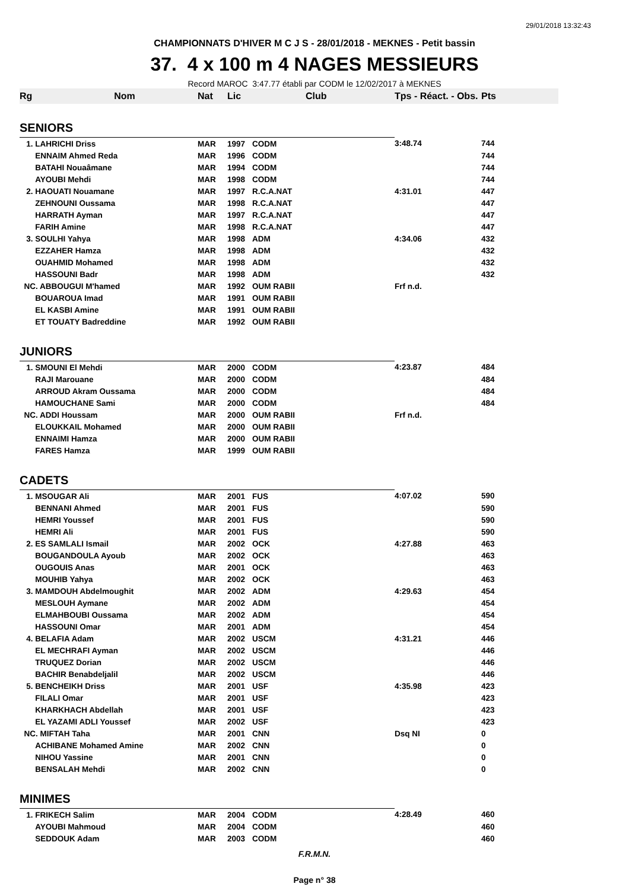29/01/2018 13:32:43
CHAMPIONNATS D'HIVER M C J S - 28/01/2018 - MEKNES - Petit bassin
37. 4 x 100 m 4 NAGES MESSIEURS
Record MAROC 3:47.77 établi par CODM le 12/02/2017 à MEKNES
| Rg Nom | Nat | Lic | Club | Tps - Réact. - Obs. | Pts |
| --- | --- | --- | --- | --- | --- |
| SENIORS | | | | | |
| 1. LAHRICHI Driss | MAR | 1997 | CODM | 3:48.74 | 744 |
| ENNAIM Ahmed Reda | MAR | 1996 | CODM | | 744 |
| BATAHI Nouaâmane | MAR | 1994 | CODM | | 744 |
| AYOUBI Mehdi | MAR | 1998 | CODM | | 744 |
| 2. HAOUATI Nouamane | MAR | 1997 | R.C.A.NAT | 4:31.01 | 447 |
| ZEHNOUNI Oussama | MAR | 1998 | R.C.A.NAT | | 447 |
| HARRATH Ayman | MAR | 1997 | R.C.A.NAT | | 447 |
| FARIH Amine | MAR | 1998 | R.C.A.NAT | | 447 |
| 3. SOULHI Yahya | MAR | 1998 | ADM | 4:34.06 | 432 |
| EZZAHER Hamza | MAR | 1998 | ADM | | 432 |
| OUAHMID Mohamed | MAR | 1998 | ADM | | 432 |
| HASSOUNI Badr | MAR | 1998 | ADM | | 432 |
| NC. ABBOUGUI M'hamed | MAR | 1992 | OUM RABII | Frf n.d. | |
| BOUAROUA Imad | MAR | 1991 | OUM RABII | | |
| EL KASBI Amine | MAR | 1991 | OUM RABII | | |
| ET TOUATY Badreddine | MAR | 1992 | OUM RABII | | |
| JUNIORS | | | | | |
| 1. SMOUNI El Mehdi | MAR | 2000 | CODM | 4:23.87 | 484 |
| RAJI Marouane | MAR | 2000 | CODM | | 484 |
| ARROUD Akram Oussama | MAR | 2000 | CODM | | 484 |
| HAMOUCHANE Sami | MAR | 2000 | CODM | | 484 |
| NC. ADDI Houssam | MAR | 2000 | OUM RABII | Frf n.d. | |
| ELOUKKAIL Mohamed | MAR | 2000 | OUM RABII | | |
| ENNAIMI Hamza | MAR | 2000 | OUM RABII | | |
| FARES Hamza | MAR | 1999 | OUM RABII | | |
| CADETS | | | | | |
| 1. MSOUGAR Ali | MAR | 2001 | FUS | 4:07.02 | 590 |
| BENNANI Ahmed | MAR | 2001 | FUS | | 590 |
| HEMRI Youssef | MAR | 2001 | FUS | | 590 |
| HEMRI Ali | MAR | 2001 | FUS | | 590 |
| 2. ES SAMLALI Ismail | MAR | 2002 | OCK | 4:27.88 | 463 |
| BOUGANDOULA Ayoub | MAR | 2002 | OCK | | 463 |
| OUGOUIS Anas | MAR | 2001 | OCK | | 463 |
| MOUHIB Yahya | MAR | 2002 | OCK | | 463 |
| 3. MAMDOUH Abdelmoughit | MAR | 2002 | ADM | 4:29.63 | 454 |
| MESLOUH Aymane | MAR | 2002 | ADM | | 454 |
| ELMAHBOUBI Oussama | MAR | 2002 | ADM | | 454 |
| HASSOUNI Omar | MAR | 2001 | ADM | | 454 |
| 4. BELAFIA Adam | MAR | 2002 | USCM | 4:31.21 | 446 |
| EL MECHRAFI Ayman | MAR | 2002 | USCM | | 446 |
| TRUQUEZ Dorian | MAR | 2002 | USCM | | 446 |
| BACHIR Benabdeljalil | MAR | 2002 | USCM | | 446 |
| 5. BENCHEIKH Driss | MAR | 2001 | USF | 4:35.98 | 423 |
| FILALI Omar | MAR | 2001 | USF | | 423 |
| KHARKHACH Abdellah | MAR | 2001 | USF | | 423 |
| EL YAZAMI ADLI Youssef | MAR | 2002 | USF | | 423 |
| NC. MIFTAH Taha | MAR | 2001 | CNN | Dsq NI | 0 |
| ACHIBANE Mohamed Amine | MAR | 2002 | CNN | | 0 |
| NIHOU Yassine | MAR | 2001 | CNN | | 0 |
| BENSALAH Mehdi | MAR | 2002 | CNN | | 0 |
| MINIMES | | | | | |
| 1. FRIKECH Salim | MAR | 2004 | CODM | 4:28.49 | 460 |
| AYOUBI Mahmoud | MAR | 2004 | CODM | | 460 |
| SEDDOUK Adam | MAR | 2003 | CODM | | 460 |
F.R.M.N.
Page n° 38